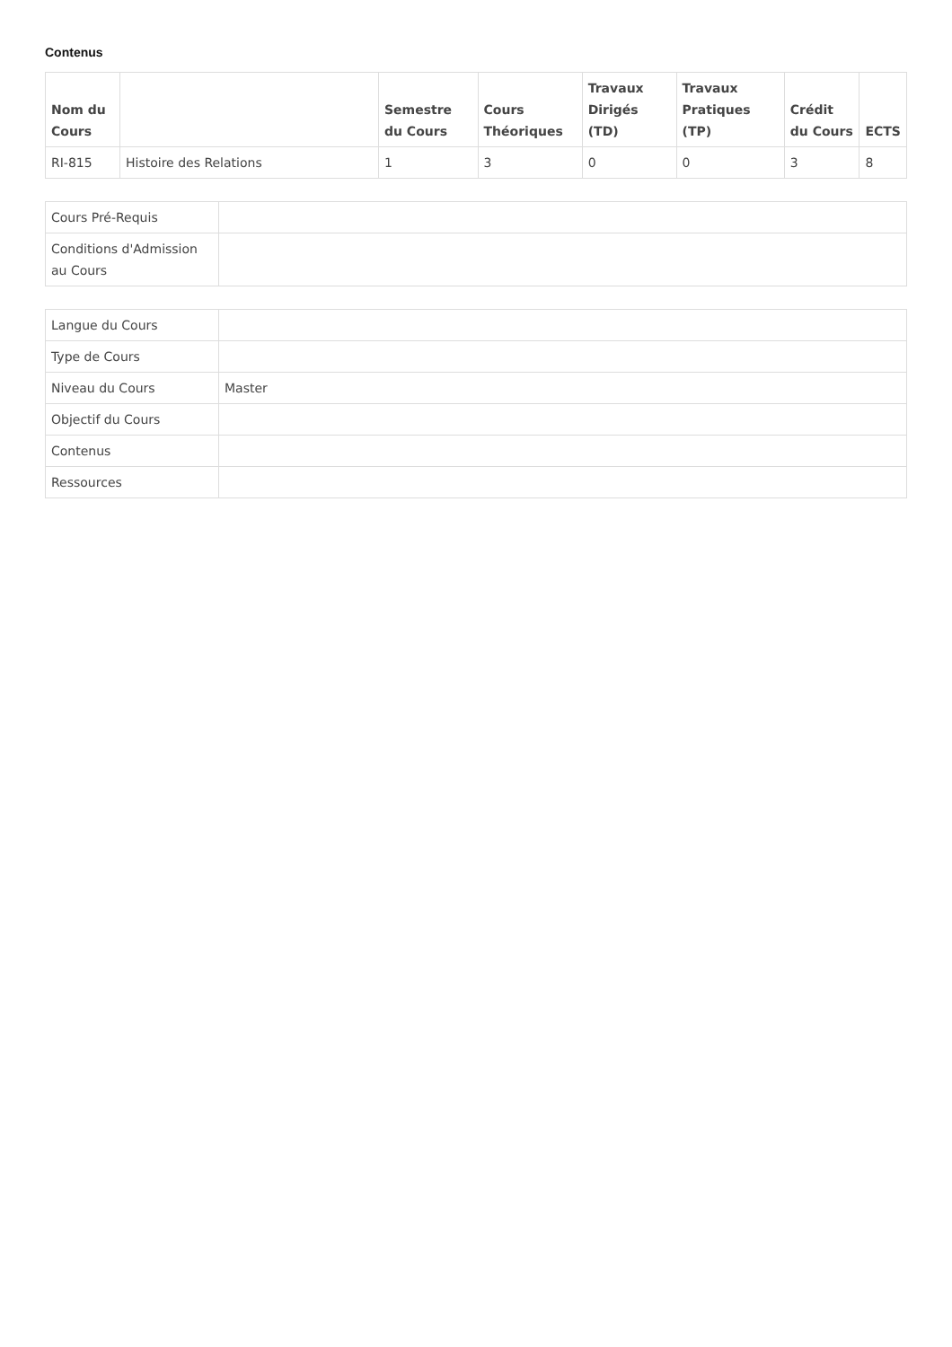Contenus
| Nom du Cours | | Semestre du Cours | Cours Théoriques | Travaux Dirigés (TD) | Travaux Pratiques (TP) | Crédit du Cours | ECTS |
| --- | --- | --- | --- | --- | --- | --- | --- |
| RI-815 | Histoire des Relations | 1 | 3 | 0 | 0 | 3 | 8 |
| Cours Pré-Requis | |
| Conditions d'Admission au Cours | |
| Langue du Cours | |
| Type de Cours | |
| Niveau du Cours | Master |
| Objectif du Cours | |
| Contenus | |
| Ressources | |